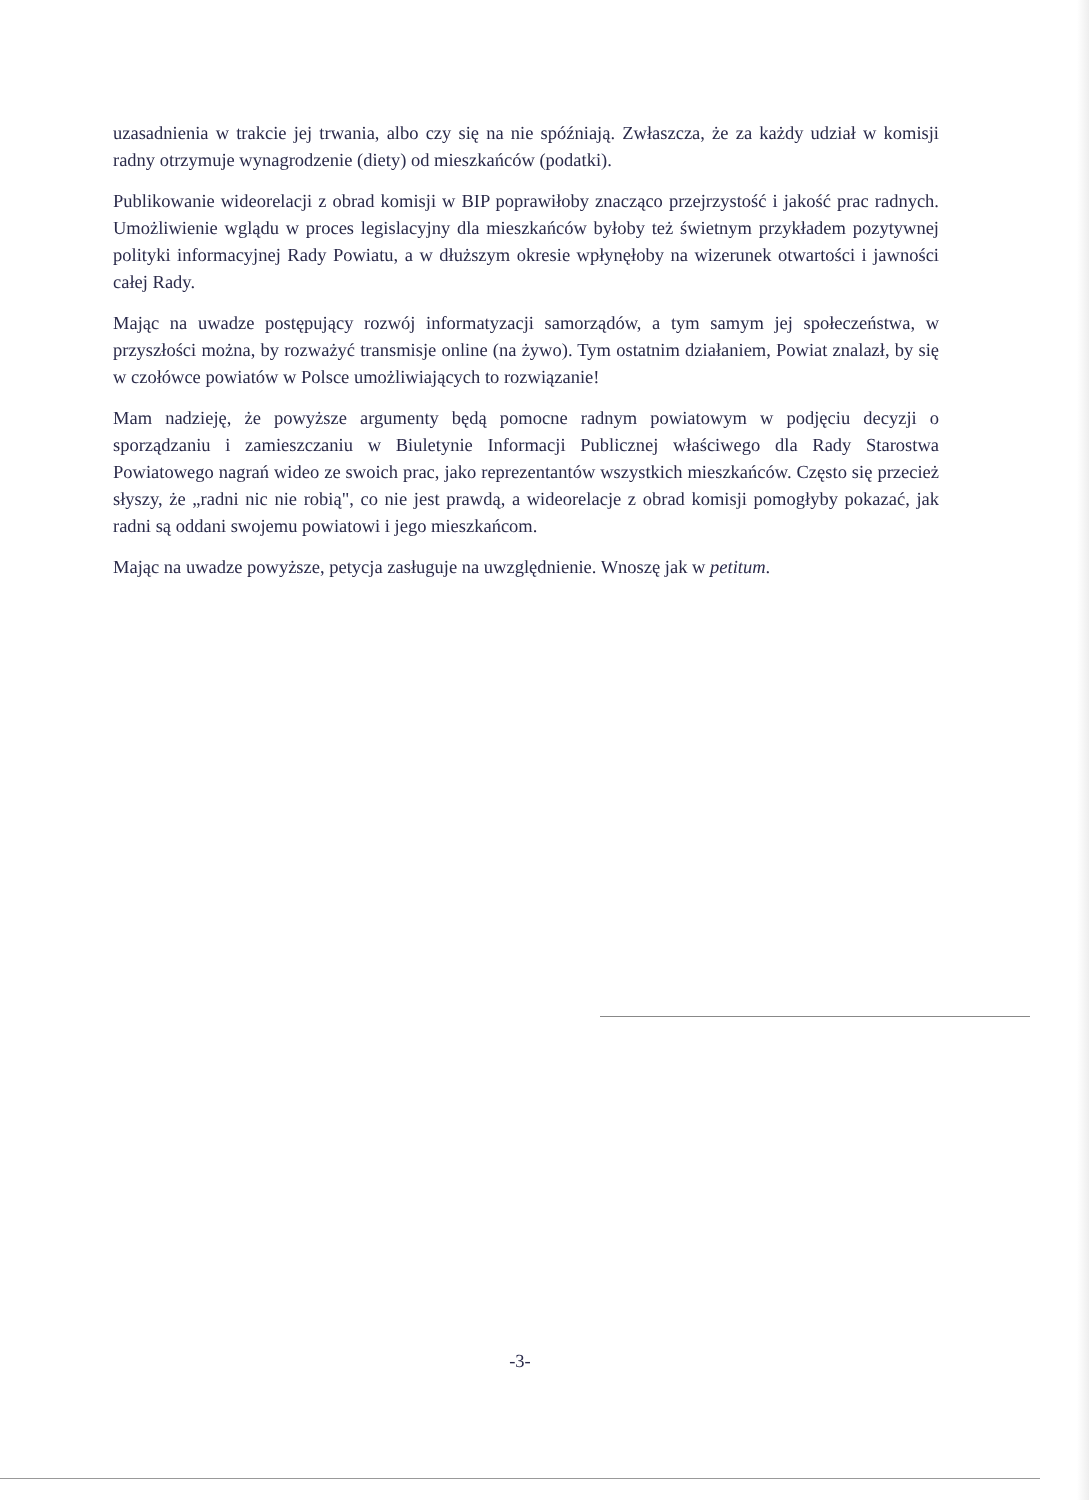uzasadnienia w trakcie jej trwania, albo czy się na nie spóźniają. Zwłaszcza, że za każdy udział w komisji radny otrzymuje wynagrodzenie (diety) od mieszkańców (podatki).
Publikowanie wideorelacji z obrad komisji w BIP poprawiłoby znacząco przejrzystość i jakość prac radnych. Umożliwienie wglądu w proces legislacyjny dla mieszkańców byłoby też świetnym przykładem pozytywnej polityki informacyjnej Rady Powiatu, a w dłuższym okresie wpłynęłoby na wizerunek otwartości i jawności całej Rady.
Mając na uwadze postępujący rozwój informatyzacji samorządów, a tym samym jej społeczeństwa, w przyszłości można, by rozważyć transmisje online (na żywo). Tym ostatnim działaniem, Powiat znalazł, by się w czołówce powiatów w Polsce umożliwiających to rozwiązanie!
Mam nadzieję, że powyższe argumenty będą pomocne radnym powiatowym w podjęciu decyzji o sporządzaniu i zamieszczaniu w Biuletynie Informacji Publicznej właściwego dla Rady Starostwa Powiatowego nagrań wideo ze swoich prac, jako reprezentantów wszystkich mieszkańców. Często się przecież słyszy, że „radni nic nie robią", co nie jest prawdą, a wideorelacje z obrad komisji pomogłyby pokazać, jak radni są oddani swojemu powiatowi i jego mieszkańcom.
Mając na uwadze powyższe, petycja zasługuje na uwzględnienie. Wnoszę jak w petitum.
-3-